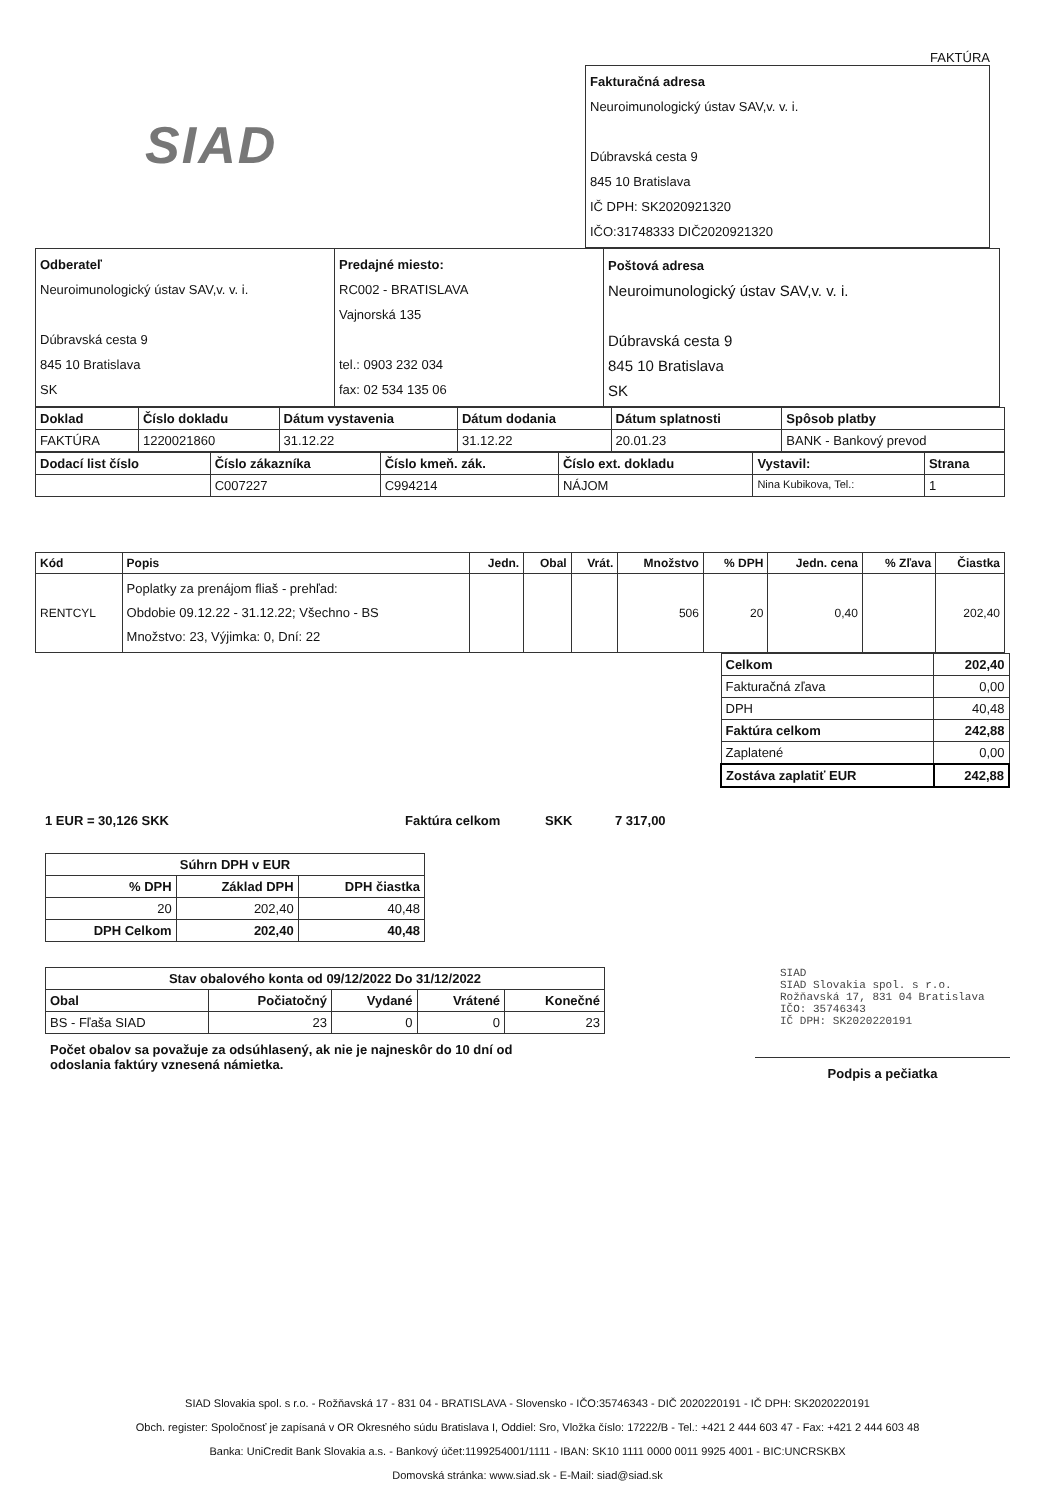FAKTÚRA
SIAD
| Fakturačná adresa Neuroimunologický ústav SAV,v. v. i. Dúbravská cesta 9 845 10 Bratislava IČ DPH: SK2020921320 IČO:31748333 DIČ2020921320 |
| Odberateľ Neuroimunologický ústav SAV,v. v. i. Dúbravská cesta 9 845 10 Bratislava SK | Predajné miesto: RC002 - BRATISLAVA Vajnorská 135 tel.: 0903 232 034 fax: 02 534 135 06 | Poštová adresa Neuroimunologický ústav SAV,v. v. i. Dúbravská cesta 9 845 10 Bratislava SK |
| Doklad | Číslo dokladu | Dátum vystavenia | Dátum dodania | Dátum splatnosti | Spôsob platby |
| --- | --- | --- | --- | --- | --- |
| FAKTÚRA | 1220021860 | 31.12.22 | 31.12.22 | 20.01.23 | BANK - Bankový prevod |
| Dodací list číslo | Číslo zákazníka | Číslo kmeň. zák. | Číslo ext. dokladu | Vystavil: | Strana |
| --- | --- | --- | --- | --- | --- |
| | C007227 | C994214 | NÁJOM | Nina Kubikova, Tel.: | 1 |
| Kód | Popis | Jedn. | Obal | Vrát. | Množstvo | % DPH | Jedn. cena | % Zľava | Čiastka |
| --- | --- | --- | --- | --- | --- | --- | --- | --- | --- |
| RENTCYL | Poplatky za prenájom fliaš - prehľad: Obdobie 09.12.22 - 31.12.22; Všechno - BS Množstvo: 23, Výjimka: 0, Dní: 22 | | | | 506 | 20 | 0,40 | | 202,40 |
| Celkom | 202,40 |
| --- | --- |
| Fakturačná zľava | 0,00 |
| DPH | 40,48 |
| Faktúra celkom | 242,88 |
| Zaplatené | 0,00 |
| Zostáva zaplatiť EUR | 242,88 |
1 EUR = 30,126 SKK Faktúra celkom SKK 7 317,00
| Súhrn DPH v EUR | | |
| --- | --- | --- |
| % DPH | Základ DPH | DPH čiastka |
| 20 | 202,40 | 40,48 |
| DPH Celkom | 202,40 | 40,48 |
| Stav obalového konta od 09/12/2022 Do 31/12/2022 | | | | |
| --- | --- | --- | --- | --- |
| Obal | Počiatočný | Vydané | Vrátené | Konečné |
| BS - Fľaša SIAD | 23 | 0 | 0 | 23 |
Počet obalov sa považuje za odsúhlasený, ak nie je najneskôr do 10 dní od odoslania faktúry vznesená námietka.
SIAD
SIAD Slovakia spol. s r.o.
Rožňavská 17, 831 04 Bratislava
IČO: 35746343
IČ DPH: SK2020220191
Podpis a pečiatka
SIAD Slovakia spol. s r.o. - Rožňavská 17 - 831 04 - BRATISLAVA - Slovensko - IČO:35746343 - DIČ 2020220191 - IČ DPH: SK2020220191
Obch. register: Spoločnosť je zapísaná v OR Okresného súdu Bratislava I, Oddiel: Sro, Vložka číslo: 17222/B - Tel.: +421 2 444 603 47 - Fax: +421 2 444 603 48
Banka: UniCredit Bank Slovakia a.s. - Bankový účet:1199254001/1111 - IBAN: SK10 1111 0000 0011 9925 4001 - BIC:UNCRSKBX
Domovská stránka: www.siad.sk - E-Mail: siad@siad.sk